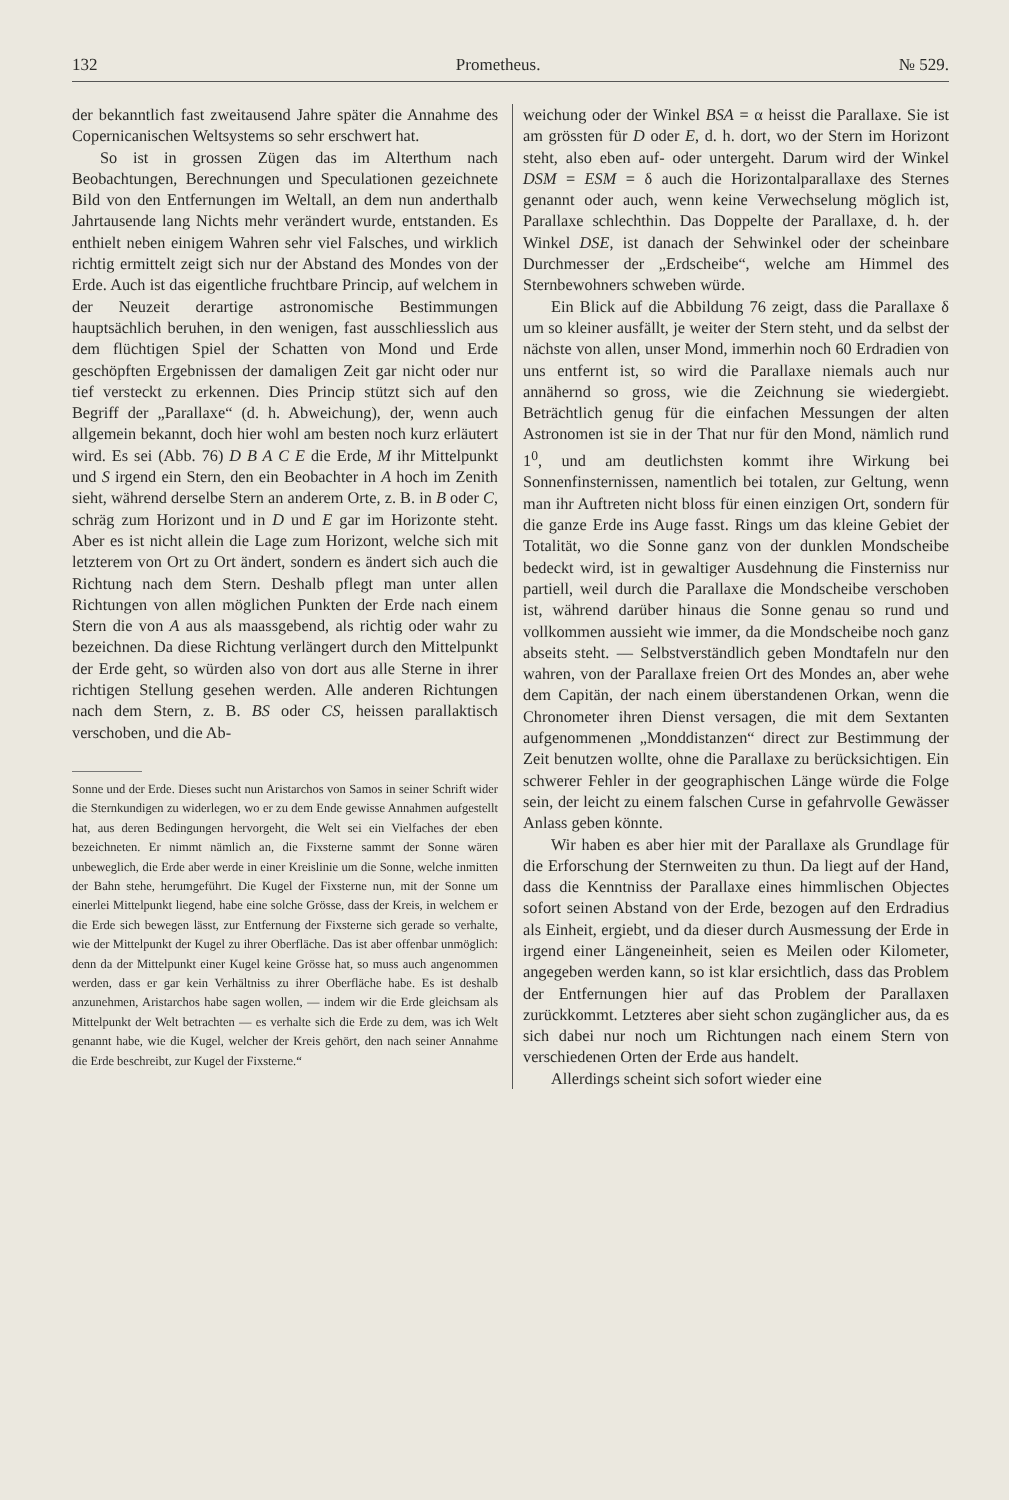132 Prometheus. № 529.
der bekanntlich fast zweitausend Jahre später die Annahme des Copernicanischen Weltsystems so sehr erschwert hat.
So ist in grossen Zügen das im Alterthum nach Beobachtungen, Berechnungen und Speculationen gezeichnete Bild von den Entfernungen im Weltall, an dem nun anderthalb Jahrtausende lang Nichts mehr verändert wurde, entstanden. Es enthielt neben einigem Wahren sehr viel Falsches, und wirklich richtig ermittelt zeigt sich nur der Abstand des Mondes von der Erde. Auch ist das eigentliche fruchtbare Princip, auf welchem in der Neuzeit derartige astronomische Bestimmungen hauptsächlich beruhen, in den wenigen, fast ausschliesslich aus dem flüchtigen Spiel der Schatten von Mond und Erde geschöpften Ergebnissen der damaligen Zeit gar nicht oder nur tief versteckt zu erkennen. Dies Princip stützt sich auf den Begriff der „Parallaxe“ (d. h. Abweichung), der, wenn auch allgemein bekannt, doch hier wohl am besten noch kurz erläutert wird. Es sei (Abb. 76) D B A C E die Erde, M ihr Mittelpunkt und S irgend ein Stern, den ein Beobachter in A hoch im Zenith sieht, während derselbe Stern an anderem Orte, z. B. in B oder C, schräg zum Horizont und in D und E gar im Horizonte steht. Aber es ist nicht allein die Lage zum Horizont, welche sich mit letzterem von Ort zu Ort ändert, sondern es ändert sich auch die Richtung nach dem Stern. Deshalb pflegt man unter allen Richtungen von allen möglichen Punkten der Erde nach einem Stern die von A aus als maassgebend, als richtig oder wahr zu bezeichnen. Da diese Richtung verlängert durch den Mittelpunkt der Erde geht, so würden also von dort aus alle Sterne in ihrer richtigen Stellung gesehen werden. Alle anderen Richtungen nach dem Stern, z. B. BS oder CS, heissen parallaktisch verschoben, und die Ab-
Sonne und der Erde. Dieses sucht nun Aristarchos von Samos in seiner Schrift wider die Sternkundigen zu widerlegen, wo er zu dem Ende gewisse Annahmen aufgestellt hat, aus deren Bedingungen hervorgeht, die Welt sei ein Vielfaches der eben bezeichneten. Er nimmt nämlich an, die Fixsterne sammt der Sonne wären unbeweglich, die Erde aber werde in einer Kreislinie um die Sonne, welche inmitten der Bahn stehe, herumgeführt. Die Kugel der Fixsterne nun, mit der Sonne um einerlei Mittelpunkt liegend, habe eine solche Grösse, dass der Kreis, in welchem er die Erde sich bewegen lässt, zur Entfernung der Fixsterne sich gerade so verhalte, wie der Mittelpunkt der Kugel zu ihrer Oberfläche. Das ist aber offenbar unmöglich: denn da der Mittelpunkt einer Kugel keine Grösse hat, so muss auch angenommen werden, dass er gar kein Verhältniss zu ihrer Oberfläche habe. Es ist deshalb anzunehmen, Aristarchos habe sagen wollen, — indem wir die Erde gleichsam als Mittelpunkt der Welt betrachten — es verhalte sich die Erde zu dem, was ich Welt genannt habe, wie die Kugel, welcher der Kreis gehört, den nach seiner Annahme die Erde beschreibt, zur Kugel der Fixsterne.“
weichung oder der Winkel BSA = α heisst die Parallaxe. Sie ist am grössten für D oder E, d. h. dort, wo der Stern im Horizont steht, also eben auf- oder untergeht. Darum wird der Winkel DSM = ESM = δ auch die Horizontalparallaxe des Sternes genannt oder auch, wenn keine Verwechselung möglich ist, Parallaxe schlechthin. Das Doppelte der Parallaxe, d. h. der Winkel DSE, ist danach der Sehwinkel oder der scheinbare Durchmesser der „Erdscheibe“, welche am Himmel des Sternbewohners schweben würde.
Ein Blick auf die Abbildung 76 zeigt, dass die Parallaxe δ um so kleiner ausfällt, je weiter der Stern steht, und da selbst der nächste von allen, unser Mond, immerhin noch 60 Erdradien von uns entfernt ist, so wird die Parallaxe niemals auch nur annähernd so gross, wie die Zeichnung sie wiedergiebt. Beträchtlich genug für die einfachen Messungen der alten Astronomen ist sie in der That nur für den Mond, nämlich rund 1<sup>0</sup>, und am deutlichsten kommt ihre Wirkung bei Sonnenfinsternissen, namentlich bei totalen, zur Geltung, wenn man ihr Auftreten nicht bloss für einen einzigen Ort, sondern für die ganze Erde ins Auge fasst. Rings um das kleine Gebiet der Totalität, wo die Sonne ganz von der dunklen Mondscheibe bedeckt wird, ist in gewaltiger Ausdehnung die Finsterniss nur partiell, weil durch die Parallaxe die Mondscheibe verschoben ist, während darüber hinaus die Sonne genau so rund und vollkommen aussieht wie immer, da die Mondscheibe noch ganz abseits steht. — Selbstverständlich geben Mondtafeln nur den wahren, von der Parallaxe freien Ort des Mondes an, aber wehe dem Capitän, der nach einem überstandenen Orkan, wenn die Chronometer ihren Dienst versagen, die mit dem Sextanten aufgenommenen „Monddistanzen“ direct zur Bestimmung der Zeit benutzen wollte, ohne die Parallaxe zu berücksichtigen. Ein schwerer Fehler in der geographischen Länge würde die Folge sein, der leicht zu einem falschen Curse in gefahrvolle Gewässer Anlass geben könnte.
Wir haben es aber hier mit der Parallaxe als Grundlage für die Erforschung der Sternweiten zu thun. Da liegt auf der Hand, dass die Kenntniss der Parallaxe eines himmlischen Objectes sofort seinen Abstand von der Erde, bezogen auf den Erdradius als Einheit, ergiebt, und da dieser durch Ausmessung der Erde in irgend einer Längeneinheit, seien es Meilen oder Kilometer, angegeben werden kann, so ist klar ersichtlich, dass das Problem der Entfernungen hier auf das Problem der Parallaxen zurückkommt. Letzteres aber sieht schon zugänglicher aus, da es sich dabei nur noch um Richtungen nach einem Stern von verschiedenen Orten der Erde aus handelt.
Allerdings scheint sich sofort wieder eine